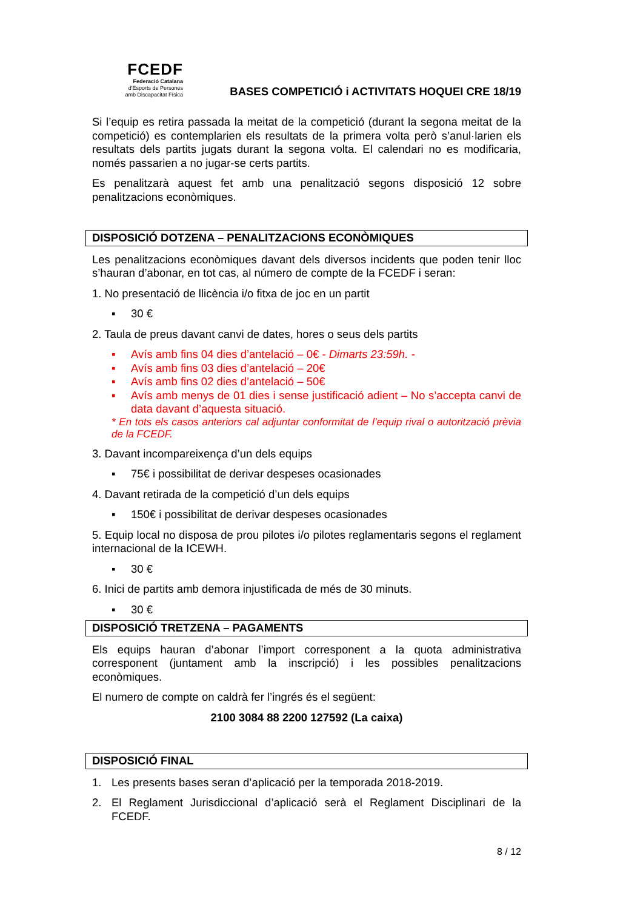FCEDF
Federació Catalana
d'Esports de Persones
amb Discapacitat Física
BASES COMPETICIÓ i ACTIVITATS HOQUEI CRE 18/19
Si l’equip es retira passada la meitat de la competició (durant la segona meitat de la competició) es contemplarien els resultats de la primera volta però s’anul·larien els resultats dels partits jugats durant la segona volta. El calendari no es modificaria, només passarien a no jugar-se certs partits.
Es penalitzarà aquest fet amb una penalització segons disposició 12 sobre penalitzacions econòmiques.
DISPOSICIÓ DOTZENA – PENALITZACIONS ECONÒMIQUES
Les penalitzacions econòmiques davant dels diversos incidents que poden tenir lloc s’hauran d’abonar, en tot cas, al número de compte de la FCEDF i seran:
1. No presentació de llicència i/o fitxa de joc en un partit
▪ 30 €
2. Taula de preus davant canvi de dates, hores o seus dels partits
▪ Avís amb fins 04 dies d’antelació – 0€ - Dimarts 23:59h. -
▪ Avís amb fins 03 dies d’antelació – 20€
▪ Avís amb fins 02 dies d’antelació – 50€
▪ Avís amb menys de 01 dies i sense justificació adient – No s’accepta canvi de data davant d’aquesta situació.
* En tots els casos anteriors cal adjuntar conformitat de l’equip rival o autorització prèvia de la FCEDF.
3. Davant incompareixença d’un dels equips
▪ 75€ i possibilitat de derivar despeses ocasionades
4. Davant retirada de la competició d’un dels equips
▪ 150€ i possibilitat de derivar despeses ocasionades
5. Equip local no disposa de prou pilotes i/o pilotes reglamentaris segons el reglament internacional de la ICEWH.
▪ 30 €
6. Inici de partits amb demora injustificada de més de 30 minuts.
▪ 30 €
DISPOSICIÓ TRETZENA – PAGAMENTS
Els equips hauran d’abonar l’import corresponent a la quota administrativa corresponent (juntament amb la inscripció) i les possibles penalitzacions econòmiques.
El numero de compte on caldrà fer l’ingrés és el següent:
2100 3084 88 2200 127592 (La caixa)
DISPOSICIÓ FINAL
1. Les presents bases seran d’aplicació per la temporada 2018-2019.
2. El Reglament Jurisdiccional d’aplicació serà el Reglament Disciplinari de la FCEDF.
8 / 12